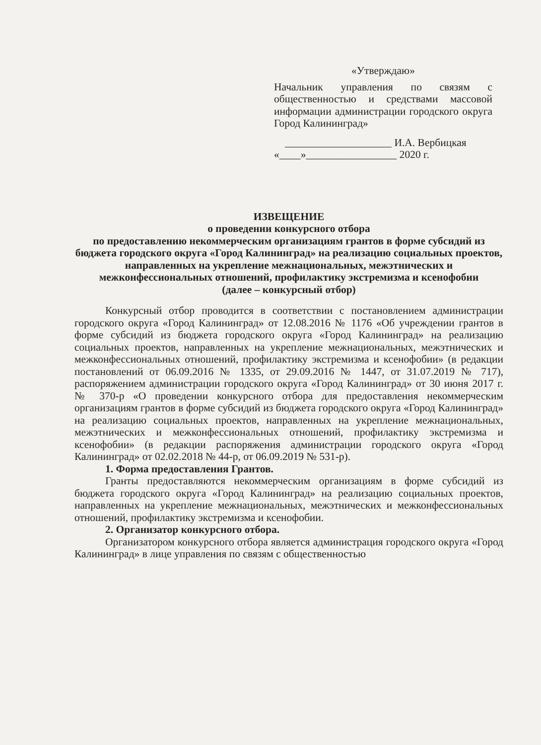«Утверждаю»
Начальник управления по связям с общественностью и средствами массовой информации администрации городского округа Город Калининград»
____________________ И.А. Вербицкая
«____»_________________ 2020 г.
ИЗВЕЩЕНИЕ
о проведении конкурсного отбора
по предоставлению некоммерческим организациям грантов в форме субсидий из бюджета городского округа «Город Калининград» на реализацию социальных проектов, направленных на укрепление межнациональных, межэтнических и межконфессиональных отношений, профилактику экстремизма и ксенофобии
(далее – конкурсный отбор)
Конкурсный отбор проводится в соответствии с постановлением администрации городского округа «Город Калининград» от 12.08.2016 № 1176 «Об учреждении грантов в форме субсидий из бюджета городского округа «Город Калининград» на реализацию социальных проектов, направленных на укрепление межнациональных, межэтнических и межконфессиональных отношений, профилактику экстремизма и ксенофобии» (в редакции постановлений от 06.09.2016 № 1335, от 29.09.2016 № 1447, от 31.07.2019 № 717), распоряжением администрации городского округа «Город Калининград» от 30 июня 2017 г. № 370-р «О проведении конкурсного отбора для предоставления некоммерческим организациям грантов в форме субсидий из бюджета городского округа «Город Калининград» на реализацию социальных проектов, направленных на укрепление межнациональных, межэтнических и межконфессиональных отношений, профилактику экстремизма и ксенофобии» (в редакции распоряжения администрации городского округа «Город Калининград» от 02.02.2018 № 44-р, от 06.09.2019 № 531-р).
1. Форма предоставления Грантов.
Гранты предоставляются некоммерческим организациям в форме субсидий из бюджета городского округа «Город Калининград» на реализацию социальных проектов, направленных на укрепление межнациональных, межэтнических и межконфессиональных отношений, профилактику экстремизма и ксенофобии.
2. Организатор конкурсного отбора.
Организатором конкурсного отбора является администрация городского округа «Город Калининград» в лице управления по связям с общественностью